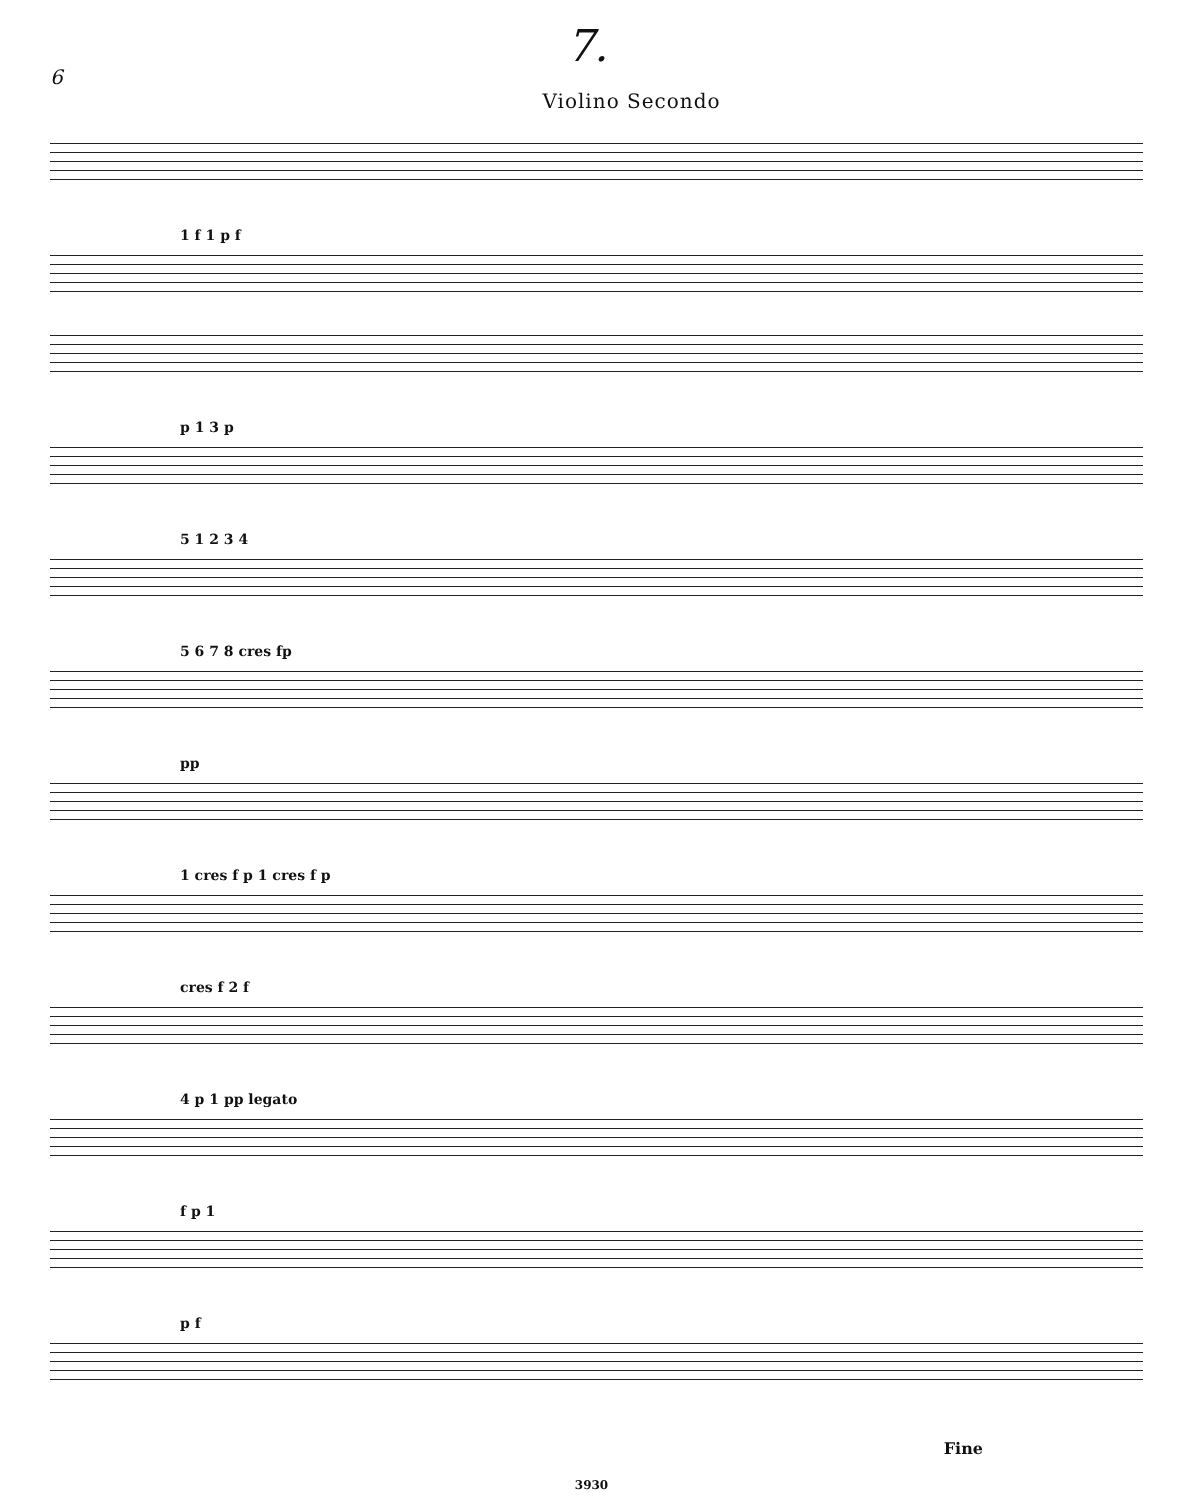6 7.
Violino Secondo
1 f 1 p f
p 1 3 p
5 1 2 3 4
5 6 7 8 cres fp
pp
1 cres f p 1 cres f p
cres f 2 f
4 p 1 pp legato
f p 1
p f
Fine
3930